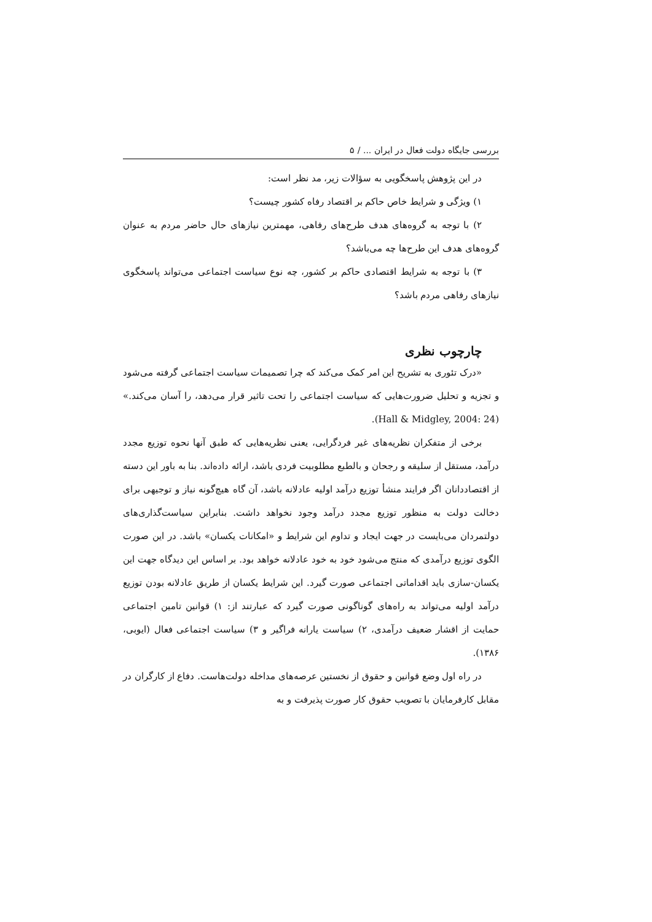بررسی جایگاه دولت فعال در ایران ... / ۵
در این پژوهش پاسخگویی به سؤالات زیر، مد نظر است:
۱) ویژگی و شرایط خاص حاکم بر اقتصاد رفاه کشور چیست؟
۲) با توجه به گروه‌های هدف طرح‌های رفاهی، مهمترین نیازهای حال حاضر مردم به عنوان گروه‌های هدف این طرح‌ها چه می‌باشد؟
۳) با توجه به شرایط اقتصادی حاکم بر کشور، چه نوع سیاست اجتماعی می‌تواند پاسخگوی نیازهای رفاهی مردم باشد؟
چارچوب نظری
«درک تئوری به تشریح این امر کمک می‌کند که چرا تصمیمات سیاست اجتماعی گرفته می‌شود و تجزیه و تحلیل ضرورت‌هایی که سیاست اجتماعی را تحت تاثیر قرار می‌دهد، را آسان می‌کند.» (Hall & Midgley, 2004: 24).
برخی از متفکران نظریه‌های غیر فردگرایی، یعنی نظریه‌هایی که طبق آنها نحوه توزیع مجدد درآمد، مستقل از سلیقه و رجحان و بالطبع مطلوبیت فردی باشد، ارائه داده‌اند. بنا به باور این دسته از اقتصاددانان اگر فرایند منشأ توزیع درآمد اولیه عادلانه باشد، آن گاه هیچ‌گونه نیاز و توجیهی برای دخالت دولت به منظور توزیع مجدد درآمد وجود نخواهد داشت. بنابراین سیاست‌گذاری‌های دولتمردان می‌بایست در جهت ایجاد و تداوم این شرایط و «امکانات یکسان» باشد. در این صورت الگوی توزیع درآمدی که منتج می‌شود خود به خود عادلانه خواهد بود. بر اساس این دیدگاه جهت این یکسان-سازی باید اقداماتی اجتماعی صورت گیرد. این شرایط یکسان از طریق عادلانه بودن توزیع درآمد اولیه می‌تواند به راه‌های گوناگونی صورت گیرد که عبارتند از: ۱) قوانین تامین اجتماعی حمایت از اقشار ضعیف درآمدی، ۲) سیاست یارانه فراگیر و ۳) سیاست اجتماعی فعال (ایوبی، ۱۳۸۶).
در راه اول وضع قوانین و حقوق از نخستین عرصه‌های مداخله دولت‌هاست. دفاع از کارگران در مقابل کارفرمایان با تصویب حقوق کار صورت پذیرفت و به